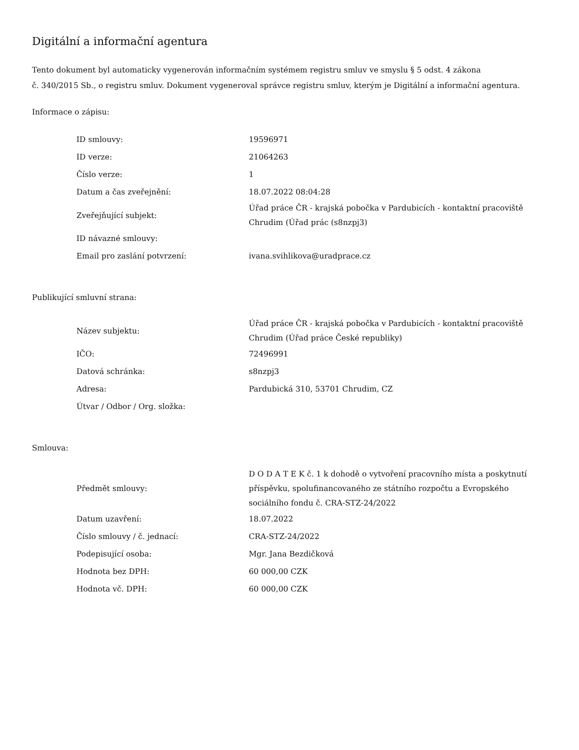Digitální a informační agentura
Tento dokument byl automaticky vygenerován informačním systémem registru smluv ve smyslu § 5 odst. 4 zákona
č. 340/2015 Sb., o registru smluv. Dokument vygeneroval správce registru smluv, kterým je Digitální a informační agentura.
Informace o zápisu:
| ID smlouvy: | 19596971 |
| ID verze: | 21064263 |
| Číslo verze: | 1 |
| Datum a čas zveřejnění: | 18.07.2022 08:04:28 |
| Zveřejňující subjekt: | Úřad práce ČR - krajská pobočka v Pardubicích - kontaktní pracoviště Chrudim (Úřad prác (s8nzpj3) |
| ID návazné smlouvy: | |
| Email pro zaslání potvrzení: | ivana.svihlikova@uradprace.cz |
Publikující smluvní strana:
| Název subjektu: | Úřad práce ČR - krajská pobočka v Pardubicích - kontaktní pracoviště Chrudim (Úřad práce České republiky) |
| IČO: | 72496991 |
| Datová schránka: | s8nzpj3 |
| Adresa: | Pardubická 310, 53701 Chrudim, CZ |
| Útvar / Odbor / Org. složka: | |
Smlouva:
| Předmět smlouvy: | D O D A T E K č. 1 k dohodě o vytvoření pracovního místa a poskytnutí příspěvku, spolufinancovaného ze státního rozpočtu a Evropského sociálního fondu č. CRA-STZ-24/2022 |
| Datum uzavření: | 18.07.2022 |
| Číslo smlouvy / č. jednací: | CRA-STZ-24/2022 |
| Podepisující osoba: | Mgr. Jana Bezdičková |
| Hodnota bez DPH: | 60 000,00 CZK |
| Hodnota vč. DPH: | 60 000,00 CZK |